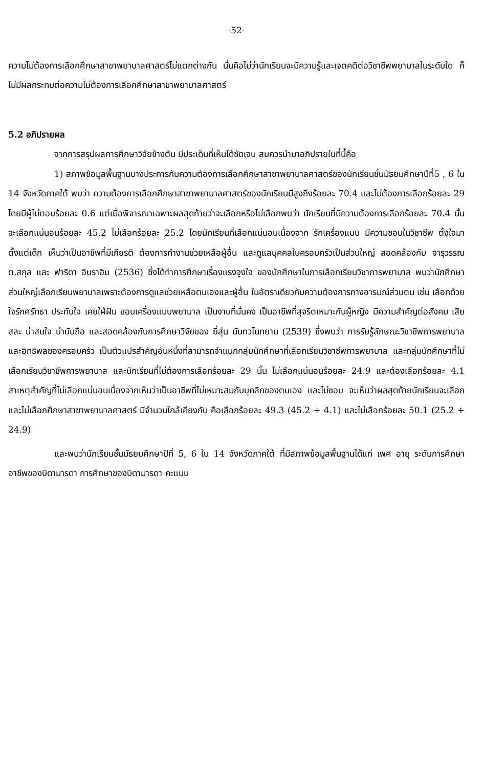-52-
ความไม่ต้องการเลือกศึกษาสาขาพยาบาลศาสตร์ไม่แตกต่างกัน นั่นคือไม่ว่านักเรียนจะมีความรู้และเจตคติต่อวิชาชีพพยาบาลในระดับใด ก็ไม่มีผลกระทบต่อความไม่ต้องการเลือกศึกษาสาขาพยาบาลศาสตร์
5.2 อภิปรายผล
จากการสรุปผลการศึกษาวิจัยข้างต้น มีประเด็นที่เห็นได้ชัดเจน สมควรนำมาอภิปรายในที่นี้คือ
1) สภาพข้อมูลพื้นฐานบางประการกับความต้องการเลือกศึกษาสาขาพยาบาลศาสตร์ของนักเรียนชั้นมัธยมศึกษาปีที่5 , 6 ใน 14 จังหวัดภาคใต้ พบว่า ความต้องการเลือกศึกษาสาขาพยาบาลศาสตร์ของนักเรียนมีสูงถึงร้อยละ 70.4 และไม่ต้องการเลือกร้อยละ 29 โดยมีผู้ไม่ตอบร้อยละ 0.6 แต่เมื่อพิจารณาเฉพาะผลสุดท้ายว่าจะเลือกหรือไม่เลือกพบว่า นักเรียนที่มีความต้องการเลือกร้อยละ 70.4 นั้น จะเลือกแน่นอนร้อยละ 45.2 ไม่เลือกร้อยละ 25.2 โดยนักเรียนที่เลือกแน่นอนเนื่องจาก รักเครื่องแบบ มีความชอบในวิชาชีพ ตั้งใจมาตั้งแต่เด็ก เห็นว่าเป็นอาชีพที่มีเกียรติ ต้องการทำงานช่วยเหลือผู้อื่น และดูแลบุคคลในครอบครัวเป็นส่วนใหญ่ สอดคล้องกับ จารุวรรณ ต.สกุล และ ฟาริดา อิบราฮิม (2536) ซึ่งได้ทำการศึกษาเรื่องแรงจูงใจ ของนักศึกษาในการเลือกเรียนวิชาการพยาบาล พบว่านักศึกษาส่วนใหญ่เลือกเรียนพยาบาลเพราะต้องการดูแลช่วยเหลือตนเองและผู้อื่น ในอัตราเดียวกับความต้องการทางอารมณ์ส่วนตน เช่น เลือกด้วยใจรักศรัทธา ประทับใจ เคยใฝ่ฝัน ชอบเครื่องแบบพยาบาล เป็นงานที่มั่นคง เป็นอาชีพที่สุจริตเหมาะกับผู้หญิง มีความสำคัญต่อสังคม เสียสละ น่าสนใจ น่านับถือ และสอดคล้องกับการศึกษาวิจัยของ ยี่สุ่น นันทวโนทยาน (2539) ซึ่งพบว่า การรับรู้ลักษณะวิชาชีพการพยาบาล และอิทธิพลของครอบครัว เป็นตัวแปรสำคัญอันหนึ่งที่สามารถจำแนกกลุ่มนักศึกษาที่เลือกเรียนวิชาชีพการพยาบาล และกลุ่มนักศึกษาที่ไม่เลือกเรียนวิชาชีพการพยาบาล และนักเรียนที่ไม่ต้องการเลือกร้อยละ 29 นั้น ไม่เลือกแน่นอนร้อยละ 24.9 และต้องเลือกร้อยละ 4.1 สาเหตุสำคัญที่ไม่เลือกแน่นอนเนื่องจากเห็นว่าเป็นอาชีพที่ไม่เหมาะสมกับบุคลิกของตนเอง และไม่ชอบ จะเห็นว่าผลสุดท้ายนักเรียนจะเลือกและไม่เลือกศึกษาสาขาพยาบาลศาสตร์ มีจำนวนใกล้เคียงกัน คือเลือกร้อยละ 49.3 (45.2 + 4.1) และไม่เลือกร้อยละ 50.1 (25.2 + 24.9)
และพบว่านักเรียนชั้นมัธยมศึกษาปีที่ 5, 6 ใน 14 จังหวัดภาคใต้ ที่มีสภาพข้อมูลพื้นฐานได้แก่ เพศ อายุ ระดับการศึกษา อาชีพของบิดามารดา การศึกษาของบิดามารดา คะแนน